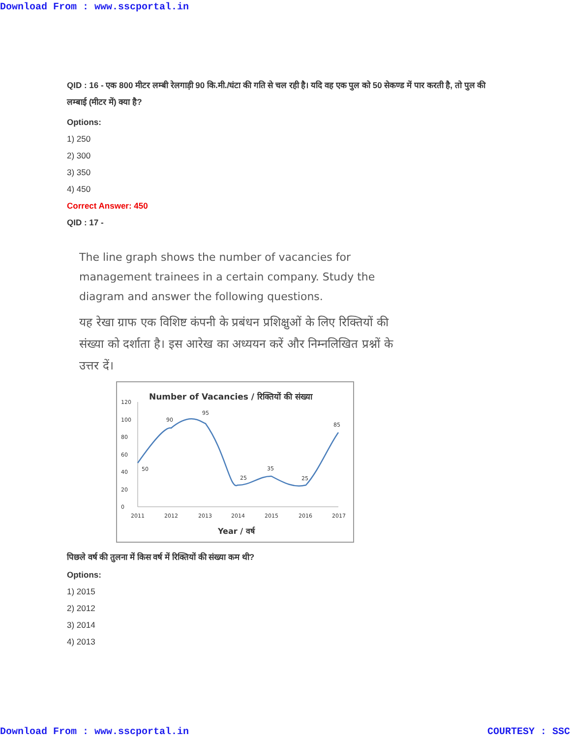Download From : www.sscportal.in
QID : 16 - एक 800 मीटर लम्बी रेलगाड़ी 90 कि.मी./घंटा की गति से चल रही है। यदि वह एक पुल को 50 सेकण्ड में पार करती है, तो पुल की लम्बाई (मीटर में) क्या है?
Options:
1) 250
2) 300
3) 350
4) 450
Correct Answer: 450
QID : 17 -
The line graph shows the number of vacancies for management trainees in a certain company. Study the diagram and answer the following questions.
यह रेखा ग्राफ एक विशिष्ट कंपनी के प्रबंधन प्रशिक्षुओं के लिए रिक्तियों की संख्या को दर्शाता है। इस आरेख का अध्ययन करें और निम्नलिखित प्रश्नों के उत्तर दें।
Number of Vacancies / रिक्तियों की संख्या
0
20
40
60
80
100
120
50
90
95
25
35
25
85
2011
2012
2013
2014
2015
2016
2017
Year / वर्ष
पिछले वर्ष की तुलना में किस वर्ष में रिक्तियों की संख्या कम थी?
Options:
1) 2015
2) 2012
3) 2014
4) 2013
Download From : www.sscportal.in COURTESY : SSC